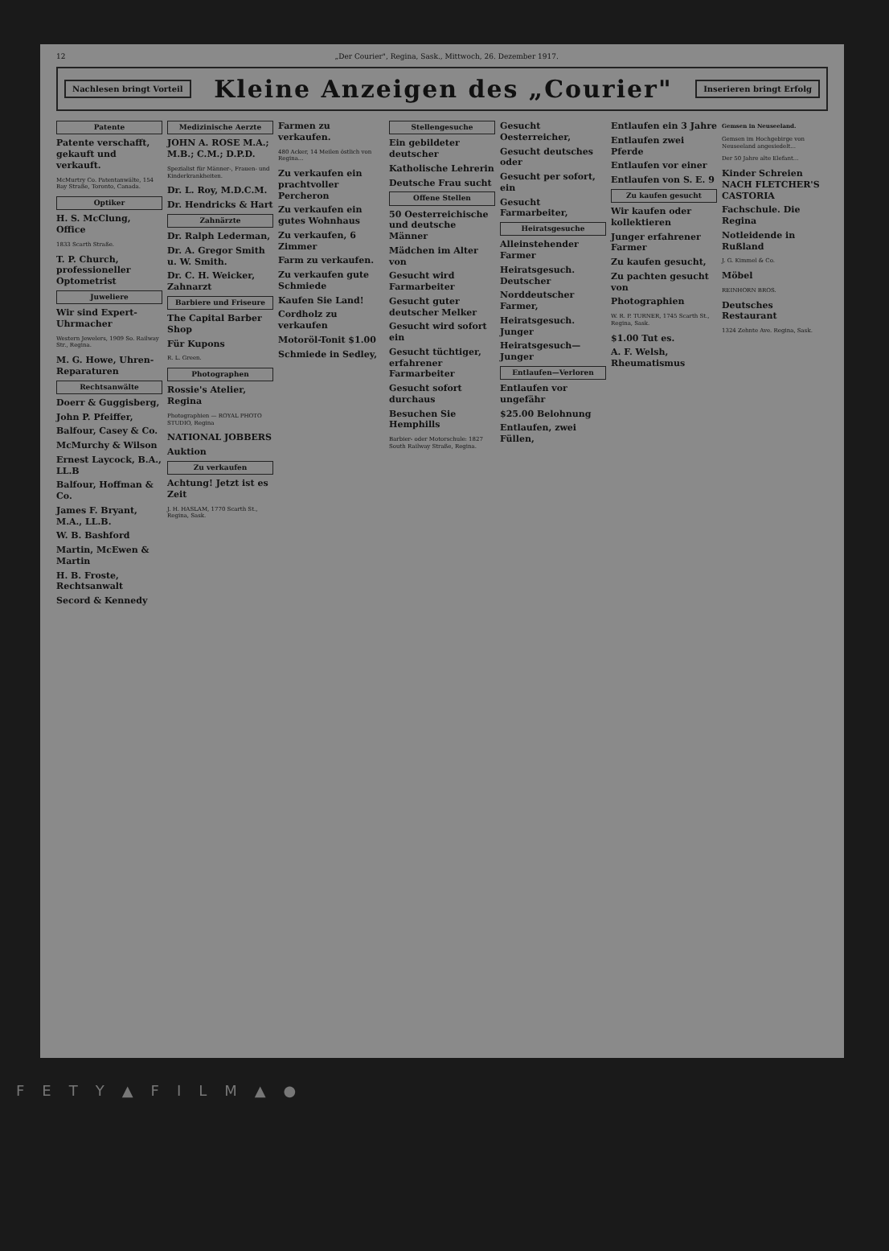12 „Der Courier", Regina, Sask., Mittwoch, 26. Dezember 1917.
Nachlesen bringt Vorteil
Kleine Anzeigen des „Courier"
Inserieren bringt Erfolg
Patente
Patente verschafft, gekauft und verkauft.
McMurtry Co. Patentanwälte, 154 Bay Straße, Toronto, Canada.
Optiker
H. S. McClung, Office
1833 Scarth Straße.
T. P. Church, professioneller Optometrist
Juweliere
Wir sind Expert-Uhrmacher
Western Jewelers, 1909 So. Railway Str., Regina.
M. G. Howe, Uhren-Reparaturen
Rechtsanwälte
Doerr & Guggisberg,
John P. Pfeiffer,
Balfour, Casey & Co.
McMurchy & Wilson
Ernest Laycock, B.A., LL.B
Balfour, Hoffman & Co.
James F. Bryant, M.A., LL.B.
W. B. Bashford
Martin, McEwen & Martin
H. B. Froste, Rechtsanwalt
Secord & Kennedy
Medizinische Aerzte
JOHN A. ROSE M.A.; M.B.; C.M.; D.P.D.
Spezialist für Männer-, Frauen- und Kinderkrankheiten.
Dr. L. Roy, M.D.C.M.
Dr. Hendricks & Hart
Zahnärzte
Dr. Ralph Lederman,
Dr. A. Gregor Smith u. W. Smith.
Dr. C. H. Weicker, Zahnarzt
Barbiere und Friseure
The Capital Barber Shop
Für Kupons
R. L. Green.
Photographen
Rossie's Atelier, Regina
Photographien — ROYAL PHOTO STUDIO, Regina
NATIONAL JOBBERS
Auktion
Zu verkaufen
Achtung! Jetzt ist es Zeit
J. H. HASLAM, 1770 Scarth St., Regina, Sask.
Farmen zu verkaufen.
480 Acker, 14 Meilen östlich von Regina...
Zu verkaufen ein prachtvoller Percheron
Zu verkaufen ein gutes Wohnhaus
Zu verkaufen, 6 Zimmer
Farm zu verkaufen.
Zu verkaufen gute Schmiede
Kaufen Sie Land!
Cordholz zu verkaufen
Motoröl-Tonit $1.00
Schmiede in Sedley,
Stellengesuche
Ein gebildeter deutscher
Katholische Lehrerin
Deutsche Frau sucht
Offene Stellen
50 Oesterreichische und deutsche Männer
Mädchen im Alter von
Gesucht wird Farmarbeiter
Gesucht guter deutscher Melker
Gesucht wird sofort ein
Gesucht tüchtiger, erfahrener Farmarbeiter
Gesucht sofort durchaus
Besuchen Sie Hemphills
Barbier- oder Motorschule: 1827 South Railway Straße, Regina.
Gesucht Oesterreicher,
Gesucht deutsches oder
Gesucht per sofort, ein
Gesucht Farmarbeiter,
Heiratsgesuche
Alleinstehender Farmer
Heiratsgesuch. Deutscher
Norddeutscher Farmer,
Heiratsgesuch. Junger
Heiratsgesuch—Junger
Entlaufen—Verloren
Entlaufen vor ungefähr
$25.00 Belohnung
Entlaufen, zwei Füllen,
Entlaufen ein 3 Jahre
Entlaufen zwei Pferde
Entlaufen vor einer
Entlaufen von S. E. 9
Zu kaufen gesucht
Wir kaufen oder kollektieren
Junger erfahrener Farmer
Zu kaufen gesucht,
Zu pachten gesucht von
Photographien
W. R. P. TURNER, 1745 Scarth St., Regina, Sask.
$1.00 Tut es.
A. F. Welsh, Rheumatismus
Gemsen in Neuseeland.
Gemsen im Hochgebirge von Neuseeland angesiedelt...
Der 50 Jahre alte Elefant...
Kinder Schreien NACH FLETCHER'S CASTORIA
Fachschule. Die Regina
Notleidende in Rußland
J. G. Kimmel & Co.
Möbel
REINHORN BROS.
Deutsches Restaurant
1324 Zehnte Ave. Regina, Sask.
FETY▲FILM▲●